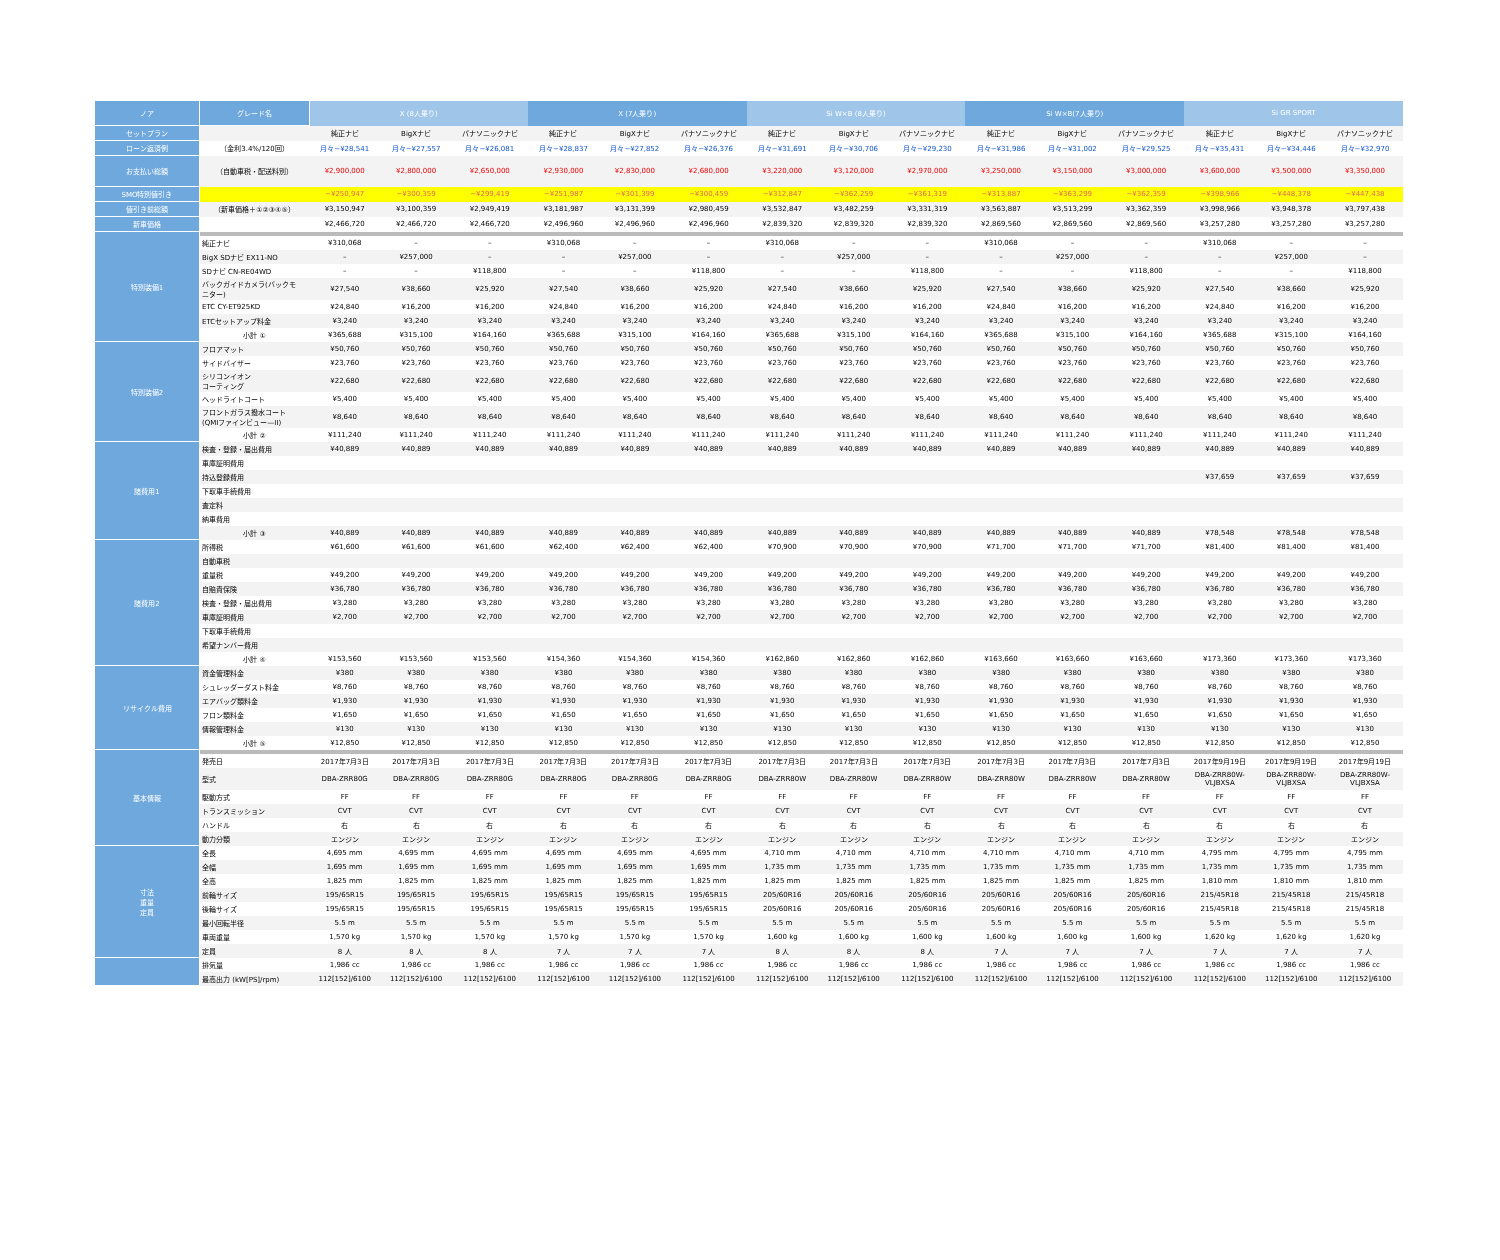| ノア | グレード名 | X (8人乗り) | | | X (7人乗り) | | | Si W×B (8人乗り) | | | Si W×B(7人乗り) | | | Si GR SPORT | | |
| --- | --- | --- | --- | --- | --- | --- | --- | --- | --- | --- | --- | --- | --- | --- | --- | --- |
| セットプラン | | 純正ナビ | BigXナビ | パナソニックナビ | 純正ナビ | BigXナビ | パナソニックナビ | 純正ナビ | BigXナビ | パナソニックナビ | 純正ナビ | BigXナビ | パナソニックナビ | 純正ナビ | BigXナビ | パナソニックナビ |
| ローン返済例 | （金利3.4%/120回） | 月々−¥28,541 | 月々−¥27,557 | 月々−¥26,081 | 月々−¥28,837 | 月々−¥27,852 | 月々−¥26,376 | 月々−¥31,691 | 月々−¥30,706 | 月々−¥29,230 | 月々−¥31,986 | 月々−¥31,002 | 月々−¥29,525 | 月々−¥35,431 | 月々−¥34,446 | 月々−¥32,970 |
| お支払い総額 | （自動車税・配送料別） | ¥2,900,000 | ¥2,800,000 | ¥2,650,000 | ¥2,930,000 | ¥2,830,000 | ¥2,680,000 | ¥3,220,000 | ¥3,120,000 | ¥2,970,000 | ¥3,250,000 | ¥3,150,000 | ¥3,000,000 | ¥3,600,000 | ¥3,500,000 | ¥3,350,000 |
| SMO特別値引き | | −¥250,947 | −¥300,359 | −¥299,419 | −¥251,987 | −¥301,399 | −¥300,459 | −¥312,847 | −¥362,259 | −¥361,319 | −¥313,887 | −¥363,299 | −¥362,359 | −¥398,966 | −¥448,378 | −¥447,438 |
| 値引き前総額 | （新車価格＋①②③④⑤） | ¥3,150,947 | ¥3,100,359 | ¥2,949,419 | ¥3,181,987 | ¥3,131,399 | ¥2,980,459 | ¥3,532,847 | ¥3,482,259 | ¥3,331,319 | ¥3,563,887 | ¥3,513,299 | ¥3,362,359 | ¥3,998,966 | ¥3,948,378 | ¥3,797,438 |
| 新車価格 | | ¥2,466,720 | ¥2,466,720 | ¥2,466,720 | ¥2,496,960 | ¥2,496,960 | ¥2,496,960 | ¥2,839,320 | ¥2,839,320 | ¥2,839,320 | ¥2,869,560 | ¥2,869,560 | ¥2,869,560 | ¥3,257,280 | ¥3,257,280 | ¥3,257,280 |
| 特別装備1 | | | | | | | | | | | | | | | | |
| | 純正ナビ | ¥310,068 | – | – | ¥310,068 | – | – | ¥310,068 | – | – | ¥310,068 | – | – | ¥310,068 | – | – |
| | BigX SDナビ EX11-NO | – | ¥257,000 | – | – | ¥257,000 | – | – | ¥257,000 | – | – | ¥257,000 | – | – | ¥257,000 | – |
| | SDナビ CN-RE04WD | – | – | ¥118,800 | – | – | ¥118,800 | – | – | ¥118,800 | – | – | ¥118,800 | – | – | ¥118,800 |
| | バックガイドカメラ(バックモ ニター) | ¥27,540 | ¥38,660 | ¥25,920 | ¥27,540 | ¥38,660 | ¥25,920 | ¥27,540 | ¥38,660 | ¥25,920 | ¥27,540 | ¥38,660 | ¥25,920 | ¥27,540 | ¥38,660 | ¥25,920 |
| | ETC CY-ET925KD | ¥24,840 | ¥16,200 | ¥16,200 | ¥24,840 | ¥16,200 | ¥16,200 | ¥24,840 | ¥16,200 | ¥16,200 | ¥24,840 | ¥16,200 | ¥16,200 | ¥24,840 | ¥16,200 | ¥16,200 |
| | ETCセットアップ料金 | ¥3,240 | ¥3,240 | ¥3,240 | ¥3,240 | ¥3,240 | ¥3,240 | ¥3,240 | ¥3,240 | ¥3,240 | ¥3,240 | ¥3,240 | ¥3,240 | ¥3,240 | ¥3,240 | ¥3,240 |
| | 小計 ① | ¥365,688 | ¥315,100 | ¥164,160 | ¥365,688 | ¥315,100 | ¥164,160 | ¥365,688 | ¥315,100 | ¥164,160 | ¥365,688 | ¥315,100 | ¥164,160 | ¥365,688 | ¥315,100 | ¥164,160 |
| 特別装備2 | フロアマット | ¥50,760 | ¥50,760 | ¥50,760 | ¥50,760 | ¥50,760 | ¥50,760 | ¥50,760 | ¥50,760 | ¥50,760 | ¥50,760 | ¥50,760 | ¥50,760 | ¥50,760 | ¥50,760 | ¥50,760 |
| | サイドバイザー | ¥23,760 | ¥23,760 | ¥23,760 | ¥23,760 | ¥23,760 | ¥23,760 | ¥23,760 | ¥23,760 | ¥23,760 | ¥23,760 | ¥23,760 | ¥23,760 | ¥23,760 | ¥23,760 | ¥23,760 |
| | シリコンイオン コーティング | ¥22,680 | ¥22,680 | ¥22,680 | ¥22,680 | ¥22,680 | ¥22,680 | ¥22,680 | ¥22,680 | ¥22,680 | ¥22,680 | ¥22,680 | ¥22,680 | ¥22,680 | ¥22,680 | ¥22,680 |
| | ヘッドライトコート | ¥5,400 | ¥5,400 | ¥5,400 | ¥5,400 | ¥5,400 | ¥5,400 | ¥5,400 | ¥5,400 | ¥5,400 | ¥5,400 | ¥5,400 | ¥5,400 | ¥5,400 | ¥5,400 | ¥5,400 |
| | フロントガラス撥水コート (QMIファインビュー—II) | ¥8,640 | ¥8,640 | ¥8,640 | ¥8,640 | ¥8,640 | ¥8,640 | ¥8,640 | ¥8,640 | ¥8,640 | ¥8,640 | ¥8,640 | ¥8,640 | ¥8,640 | ¥8,640 | ¥8,640 |
| | 小計 ② | ¥111,240 | ¥111,240 | ¥111,240 | ¥111,240 | ¥111,240 | ¥111,240 | ¥111,240 | ¥111,240 | ¥111,240 | ¥111,240 | ¥111,240 | ¥111,240 | ¥111,240 | ¥111,240 | ¥111,240 |
| 諸費用1 | 検査・登録・届出費用 | ¥40,889 | ¥40,889 | ¥40,889 | ¥40,889 | ¥40,889 | ¥40,889 | ¥40,889 | ¥40,889 | ¥40,889 | ¥40,889 | ¥40,889 | ¥40,889 | ¥40,889 | ¥40,889 | ¥40,889 |
| | 車庫証明費用 | | | | | | | | | | | | | | | |
| | 持込登録費用 | | | | | | | | | | | | | ¥37,659 | ¥37,659 | ¥37,659 |
| | 下取車手続費用 | | | | | | | | | | | | | | | |
| | 査定料 | | | | | | | | | | | | | | | |
| | 納車費用 | | | | | | | | | | | | | | | |
| | 小計 ③ | ¥40,889 | ¥40,889 | ¥40,889 | ¥40,889 | ¥40,889 | ¥40,889 | ¥40,889 | ¥40,889 | ¥40,889 | ¥40,889 | ¥40,889 | ¥40,889 | ¥78,548 | ¥78,548 | ¥78,548 |
| 諸費用2 | 所得税 | ¥61,600 | ¥61,600 | ¥61,600 | ¥62,400 | ¥62,400 | ¥62,400 | ¥70,900 | ¥70,900 | ¥70,900 | ¥71,700 | ¥71,700 | ¥71,700 | ¥81,400 | ¥81,400 | ¥81,400 |
| | 自動車税 | | | | | | | | | | | | | | | |
| | 重量税 | ¥49,200 | ¥49,200 | ¥49,200 | ¥49,200 | ¥49,200 | ¥49,200 | ¥49,200 | ¥49,200 | ¥49,200 | ¥49,200 | ¥49,200 | ¥49,200 | ¥49,200 | ¥49,200 | ¥49,200 |
| | 自賠責保険 | ¥36,780 | ¥36,780 | ¥36,780 | ¥36,780 | ¥36,780 | ¥36,780 | ¥36,780 | ¥36,780 | ¥36,780 | ¥36,780 | ¥36,780 | ¥36,780 | ¥36,780 | ¥36,780 | ¥36,780 |
| | 検査・登録・届出費用 | ¥3,280 | ¥3,280 | ¥3,280 | ¥3,280 | ¥3,280 | ¥3,280 | ¥3,280 | ¥3,280 | ¥3,280 | ¥3,280 | ¥3,280 | ¥3,280 | ¥3,280 | ¥3,280 | ¥3,280 |
| | 車庫証明費用 | ¥2,700 | ¥2,700 | ¥2,700 | ¥2,700 | ¥2,700 | ¥2,700 | ¥2,700 | ¥2,700 | ¥2,700 | ¥2,700 | ¥2,700 | ¥2,700 | ¥2,700 | ¥2,700 | ¥2,700 |
| | 下取車手続費用 | | | | | | | | | | | | | | | |
| | 希望ナンバー費用 | | | | | | | | | | | | | | | |
| | 小計 ④ | ¥153,560 | ¥153,560 | ¥153,560 | ¥154,360 | ¥154,360 | ¥154,360 | ¥162,860 | ¥162,860 | ¥162,860 | ¥163,660 | ¥163,660 | ¥163,660 | ¥173,360 | ¥173,360 | ¥173,360 |
| リサイクル費用 | 資金管理料金 | ¥380 | ¥380 | ¥380 | ¥380 | ¥380 | ¥380 | ¥380 | ¥380 | ¥380 | ¥380 | ¥380 | ¥380 | ¥380 | ¥380 | ¥380 |
| | シュレッダーダスト料金 | ¥8,760 | ¥8,760 | ¥8,760 | ¥8,760 | ¥8,760 | ¥8,760 | ¥8,760 | ¥8,760 | ¥8,760 | ¥8,760 | ¥8,760 | ¥8,760 | ¥8,760 | ¥8,760 | ¥8,760 |
| | エアバッグ類料金 | ¥1,930 | ¥1,930 | ¥1,930 | ¥1,930 | ¥1,930 | ¥1,930 | ¥1,930 | ¥1,930 | ¥1,930 | ¥1,930 | ¥1,930 | ¥1,930 | ¥1,930 | ¥1,930 | ¥1,930 |
| | フロン類料金 | ¥1,650 | ¥1,650 | ¥1,650 | ¥1,650 | ¥1,650 | ¥1,650 | ¥1,650 | ¥1,650 | ¥1,650 | ¥1,650 | ¥1,650 | ¥1,650 | ¥1,650 | ¥1,650 | ¥1,650 |
| | 情報管理料金 | ¥130 | ¥130 | ¥130 | ¥130 | ¥130 | ¥130 | ¥130 | ¥130 | ¥130 | ¥130 | ¥130 | ¥130 | ¥130 | ¥130 | ¥130 |
| | 小計 ⑤ | ¥12,850 | ¥12,850 | ¥12,850 | ¥12,850 | ¥12,850 | ¥12,850 | ¥12,850 | ¥12,850 | ¥12,850 | ¥12,850 | ¥12,850 | ¥12,850 | ¥12,850 | ¥12,850 | ¥12,850 |
| 基本情報 | | | | | | | | | | | | | | | | |
| | 発売日 | 2017年7月3日 | 2017年7月3日 | 2017年7月3日 | 2017年7月3日 | 2017年7月3日 | 2017年7月3日 | 2017年7月3日 | 2017年7月3日 | 2017年7月3日 | 2017年7月3日 | 2017年7月3日 | 2017年7月3日 | 2017年9月19日 | 2017年9月19日 | 2017年9月19日 |
| | 型式 | DBA-ZRR80G | DBA-ZRR80G | DBA-ZRR80G | DBA-ZRR80G | DBA-ZRR80G | DBA-ZRR80G | DBA-ZRR80W | DBA-ZRR80W | DBA-ZRR80W | DBA-ZRR80W | DBA-ZRR80W | DBA-ZRR80W | DBA-ZRR80W- VLJBXSA | DBA-ZRR80W- VLJBXSA | DBA-ZRR80W- VLJBXSA |
| | 駆動方式 | FF | FF | FF | FF | FF | FF | FF | FF | FF | FF | FF | FF | FF | FF | FF |
| | トランスミッション | CVT | CVT | CVT | CVT | CVT | CVT | CVT | CVT | CVT | CVT | CVT | CVT | CVT | CVT | CVT |
| | ハンドル | 右 | 右 | 右 | 右 | 右 | 右 | 右 | 右 | 右 | 右 | 右 | 右 | 右 | 右 | 右 |
| | 動力分類 | エンジン | エンジン | エンジン | エンジン | エンジン | エンジン | エンジン | エンジン | エンジン | エンジン | エンジン | エンジン | エンジン | エンジン | エンジン |
| 寸法 重量 定員 | 全長 | 4,695 mm | 4,695 mm | 4,695 mm | 4,695 mm | 4,695 mm | 4,695 mm | 4,710 mm | 4,710 mm | 4,710 mm | 4,710 mm | 4,710 mm | 4,710 mm | 4,795 mm | 4,795 mm | 4,795 mm |
| | 全幅 | 1,695 mm | 1,695 mm | 1,695 mm | 1,695 mm | 1,695 mm | 1,695 mm | 1,735 mm | 1,735 mm | 1,735 mm | 1,735 mm | 1,735 mm | 1,735 mm | 1,735 mm | 1,735 mm | 1,735 mm |
| | 全高 | 1,825 mm | 1,825 mm | 1,825 mm | 1,825 mm | 1,825 mm | 1,825 mm | 1,825 mm | 1,825 mm | 1,825 mm | 1,825 mm | 1,825 mm | 1,825 mm | 1,810 mm | 1,810 mm | 1,810 mm |
| | 前輪サイズ | 195/65R15 | 195/65R15 | 195/65R15 | 195/65R15 | 195/65R15 | 195/65R15 | 205/60R16 | 205/60R16 | 205/60R16 | 205/60R16 | 205/60R16 | 205/60R16 | 215/45R18 | 215/45R18 | 215/45R18 |
| | 後輪サイズ | 195/65R15 | 195/65R15 | 195/65R15 | 195/65R15 | 195/65R15 | 195/65R15 | 205/60R16 | 205/60R16 | 205/60R16 | 205/60R16 | 205/60R16 | 205/60R16 | 215/45R18 | 215/45R18 | 215/45R18 |
| | 最小回転半径 | 5.5 m | 5.5 m | 5.5 m | 5.5 m | 5.5 m | 5.5 m | 5.5 m | 5.5 m | 5.5 m | 5.5 m | 5.5 m | 5.5 m | 5.5 m | 5.5 m | 5.5 m |
| | 車両重量 | 1,570 kg | 1,570 kg | 1,570 kg | 1,570 kg | 1,570 kg | 1,570 kg | 1,600 kg | 1,600 kg | 1,600 kg | 1,600 kg | 1,600 kg | 1,600 kg | 1,620 kg | 1,620 kg | 1,620 kg |
| | 定員 | 8 人 | 8 人 | 8 人 | 7 人 | 7 人 | 7 人 | 8 人 | 8 人 | 8 人 | 7 人 | 7 人 | 7 人 | 7 人 | 7 人 | 7 人 |
| | 排気量 | 1,986 cc | 1,986 cc | 1,986 cc | 1,986 cc | 1,986 cc | 1,986 cc | 1,986 cc | 1,986 cc | 1,986 cc | 1,986 cc | 1,986 cc | 1,986 cc | 1,986 cc | 1,986 cc | 1,986 cc |
| | 最高出力 (kW[PS]/rpm) | 112[152]/6100 | 112[152]/6100 | 112[152]/6100 | 112[152]/6100 | 112[152]/6100 | 112[152]/6100 | 112[152]/6100 | 112[152]/6100 | 112[152]/6100 | 112[152]/6100 | 112[152]/6100 | 112[152]/6100 | 112[152]/6100 | 112[152]/6100 | 112[152]/6100 |